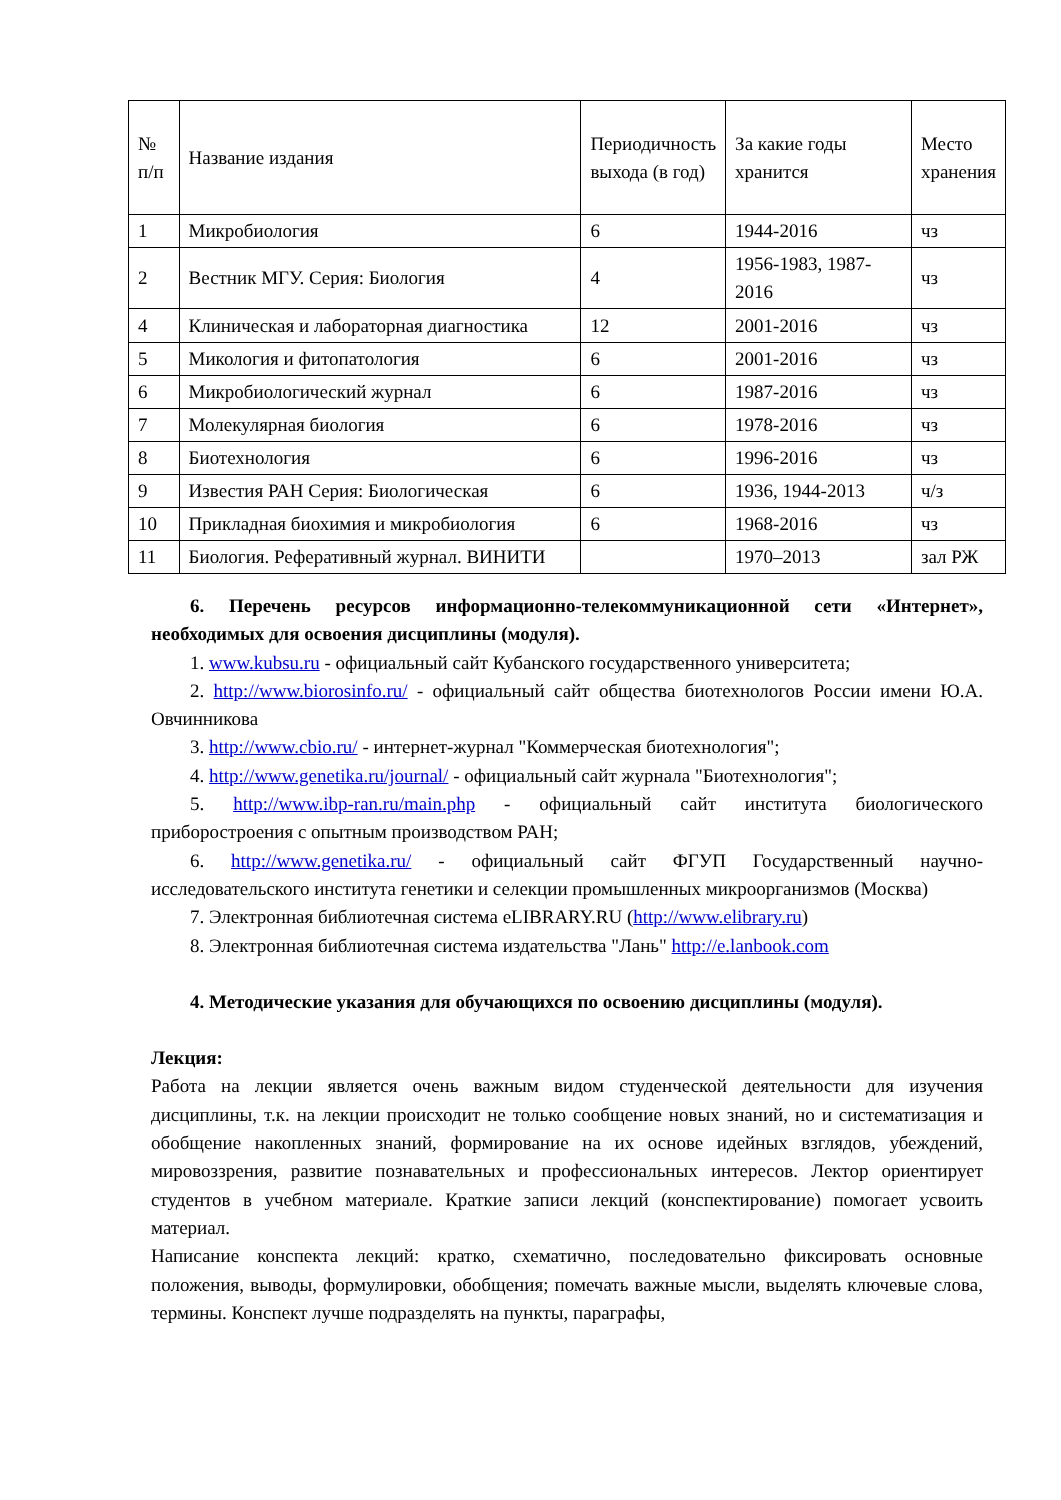| № п/п | Название издания | Периодичность выхода (в год) | За какие годы хранится | Место хранения |
| 1 | Микробиология | 6 | 1944-2016 | чз |
| 2 | Вестник МГУ. Серия: Биология | 4 | 1956-1983, 1987-2016 | чз |
| 4 | Клиническая и лабораторная диагностика | 12 | 2001-2016 | чз |
| 5 | Микология и фитопатология | 6 | 2001-2016 | чз |
| 6 | Микробиологический журнал | 6 | 1987-2016 | чз |
| 7 | Молекулярная биология | 6 | 1978-2016 | чз |
| 8 | Биотехнология | 6 | 1996-2016 | чз |
| 9 | Известия РАН Серия: Биологическая | 6 | 1936, 1944-2013 | ч/з |
| 10 | Прикладная биохимия и микробиология | 6 | 1968-2016 | чз |
| 11 | Биология. Реферативный журнал. ВИНИТИ | | 1970–2013 | зал РЖ |
6. Перечень ресурсов информационно-телекоммуникационной сети «Интернет», необходимых для освоения дисциплины (модуля).
1. www.kubsu.ru - официальный сайт Кубанского государственного университета;
2. http://www.biorosinfo.ru/ - официальный сайт общества биотехнологов России имени Ю.А. Овчинникова
3. http://www.cbio.ru/ - интернет-журнал "Коммерческая биотехнология";
4. http://www.genetika.ru/journal/ - официальный сайт журнала "Биотехнология";
5. http://www.ibp-ran.ru/main.php - официальный сайт института биологического приборостроения с опытным производством РАН;
6. http://www.genetika.ru/ - официальный сайт ФГУП Государственный научно-исследовательского института генетики и селекции промышленных микроорганизмов (Москва)
7. Электронная библиотечная система eLIBRARY.RU (http://www.elibrary.ru)
8. Электронная библиотечная система издательства "Лань" http://e.lanbook.com
4. Методические указания для обучающихся по освоению дисциплины (модуля).
Лекция:
Работа на лекции является очень важным видом студенческой деятельности для изучения дисциплины, т.к. на лекции происходит не только сообщение новых знаний, но и систематизация и обобщение накопленных знаний, формирование на их основе идейных взглядов, убеждений, мировоззрения, развитие познавательных и профессиональных интересов. Лектор ориентирует студентов в учебном материале. Краткие записи лекций (конспектирование) помогает усвоить материал.
Написание конспекта лекций: кратко, схематично, последовательно фиксировать основные положения, выводы, формулировки, обобщения; помечать важные мысли, выделять ключевые слова, термины. Конспект лучше подразделять на пункты, параграфы,